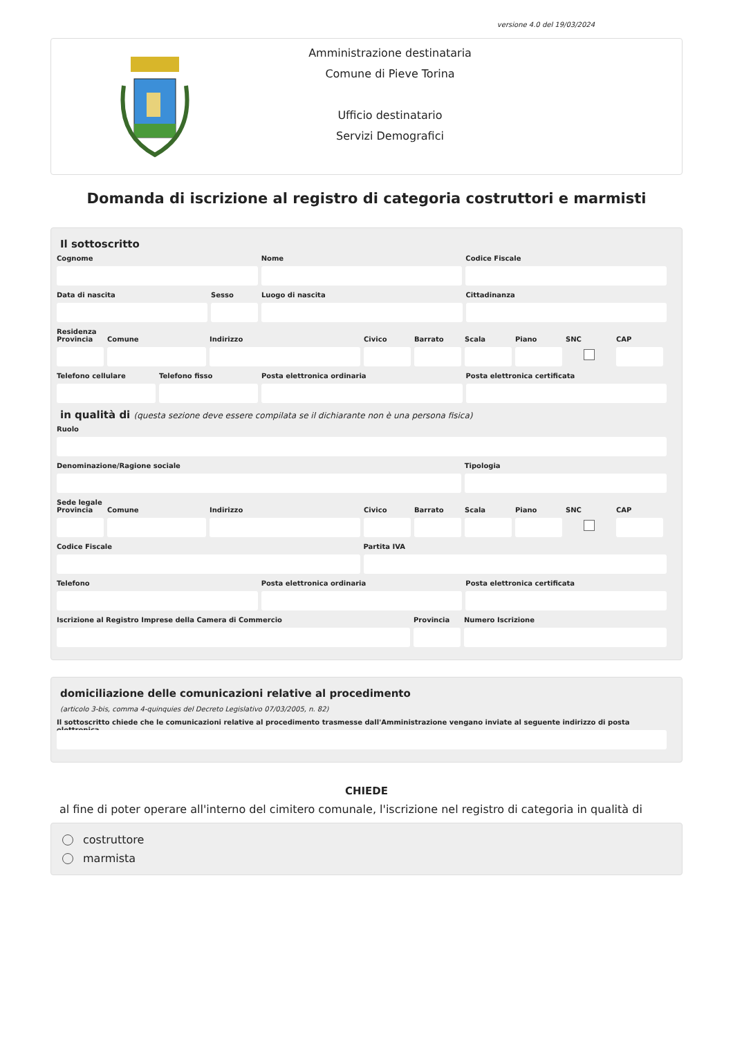versione 4.0 del 19/03/2024
Amministrazione destinataria
Comune di Pieve Torina
Ufficio destinatario
Servizi Demografici
Domanda di iscrizione al registro di categoria costruttori e marmisti
Il sottoscritto
Cognome Nome Codice Fiscale
Data di nascita Sesso Luogo di nascita Cittadinanza
Residenza
Provincia
Comune Indirizzo Civico Barrato Scala Piano SNC CAP
Telefono cellulare
Telefono fisso Posta elettronica ordinaria Posta elettronica certificata
in qualità di (questa sezione deve essere compilata se il dichiarante non è una persona fisica)
Ruolo
Denominazione/Ragione sociale Tipologia
Sede legale
Provincia
Comune Indirizzo Civico Barrato Scala Piano SNC CAP
Codice Fiscale Partita IVA
Telefono Posta elettronica ordinaria Posta elettronica certificata
Iscrizione al Registro Imprese della Camera di Commercio
Provincia
Numero Iscrizione
domiciliazione delle comunicazioni relative al procedimento
(articolo 3-bis, comma 4-quinquies del Decreto Legislativo 07/03/2005, n. 82)
Il sottoscritto chiede che le comunicazioni relative al procedimento trasmesse dall'Amministrazione vengano inviate al seguente indirizzo di posta elettronica
CHIEDE
al fine di poter operare all'interno del cimitero comunale, l'iscrizione nel registro di categoria in qualità di
costruttore
marmista